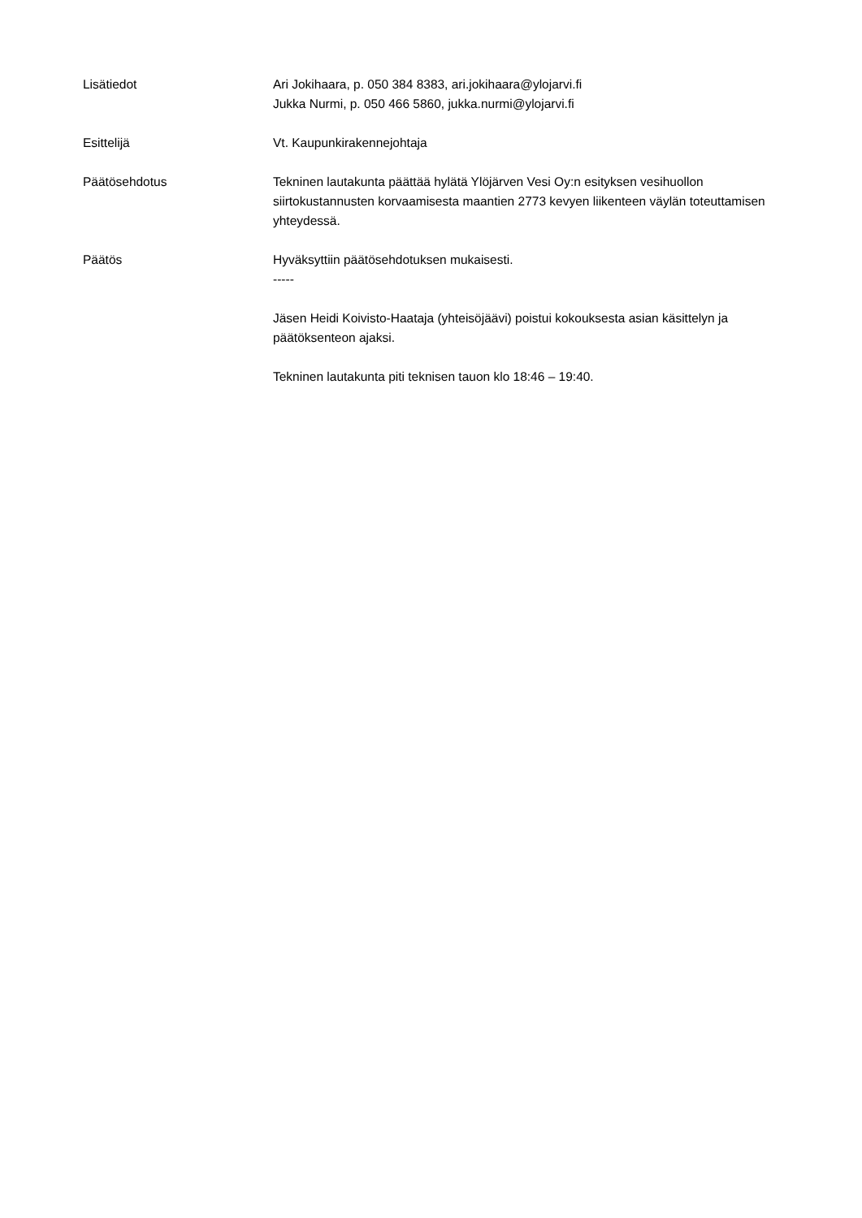Lisätiedot Ari Jokihaara, p. 050 384 8383, ari.jokihaara@ylojarvi.fi
Jukka Nurmi, p. 050 466 5860, jukka.nurmi@ylojarvi.fi
Esittelijä Vt. Kaupunkirakennejohtaja
Päätösehdotus Tekninen lautakunta päättää hylätä Ylöjärven Vesi Oy:n esityksen vesihuollon siirtokustannusten korvaamisesta maantien 2773 kevyen liikenteen väylän toteuttamisen yhteydessä.
Päätös Hyväksyttiin päätösehdotuksen mukaisesti.
-----
Jäsen Heidi Koivisto-Haataja (yhteisöjäävi) poistui kokouksesta asian käsittelyn ja päätöksenteon ajaksi.
Tekninen lautakunta piti teknisen tauon klo 18:46 – 19:40.